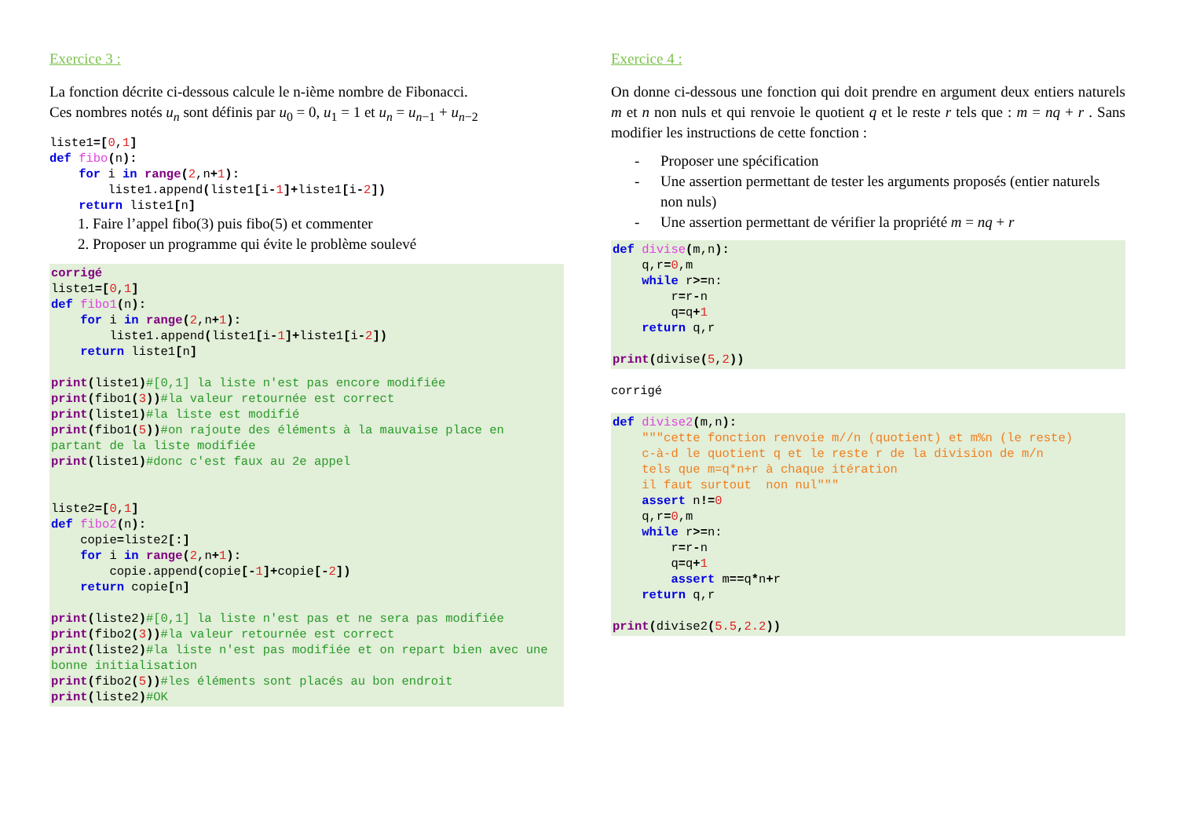Exercice 3 :
La fonction décrite ci-dessous calcule le n-ième nombre de Fibonacci.
Ces nombres notés u<sub>n</sub> sont définis par u<sub>0</sub> = 0, u<sub>1</sub> = 1 et u<sub>n</sub> = u<sub>n−1</sub> + u<sub>n−2</sub>
liste1=[0,1]
def fibo(n):
    for i in range(2,n+1):
        liste1.append(liste1[i-1]+liste1[i-2])
    return liste1[n]
1. Faire l’appel fibo(3) puis fibo(5) et commenter
2. Proposer un programme qui évite le problème soulevé
corrigé
liste1=[0,1]
def fibo1(n):
    for i in range(2,n+1):
        liste1.append(liste1[i-1]+liste1[i-2])
    return liste1[n]

print(liste1)#[0,1] la liste n'est pas encore modifiée
print(fibo1(3))#la valeur retournée est correct
print(liste1)#la liste est modifié
print(fibo1(5))#on rajoute des éléments à la mauvaise place en partant de la liste modifiée
print(liste1)#donc c'est faux au 2e appel


liste2=[0,1]
def fibo2(n):
    copie=liste2[:]
    for i in range(2,n+1):
        copie.append(copie[-1]+copie[-2])
    return copie[n]

print(liste2)#[0,1] la liste n'est pas et ne sera pas modifiée
print(fibo2(3))#la valeur retournée est correct
print(liste2)#la liste n'est pas modifiée et on repart bien avec une bonne initialisation
print(fibo2(5))#les éléments sont placés au bon endroit
print(liste2)#OK
Exercice 4 :
On donne ci-dessous une fonction qui doit prendre en argument deux entiers naturels m et n non nuls et qui renvoie le quotient q et le reste r tels que : m = nq + r . Sans modifier les instructions de cette fonction :
- Proposer une spécification
- Une assertion permettant de tester les arguments proposés (entier naturels non nuls)
- Une assertion permettant de vérifier la propriété m = nq + r
def divise(m,n):
    q,r=0,m
    while r>=n:
        r=r-n
        q=q+1
    return q,r

print(divise(5,2))
corrigé
def divise2(m,n):
    """cette fonction renvoie m//n (quotient) et m%n (le reste)
    c-à-d le quotient q et le reste r de la division de m/n
    tels que m=q*n+r à chaque itération
    il faut surtout  non nul"""
    assert n!=0
    q,r=0,m
    while r>=n:
        r=r-n
        q=q+1
        assert m==q*n+r
    return q,r

print(divise2(5.5,2.2))